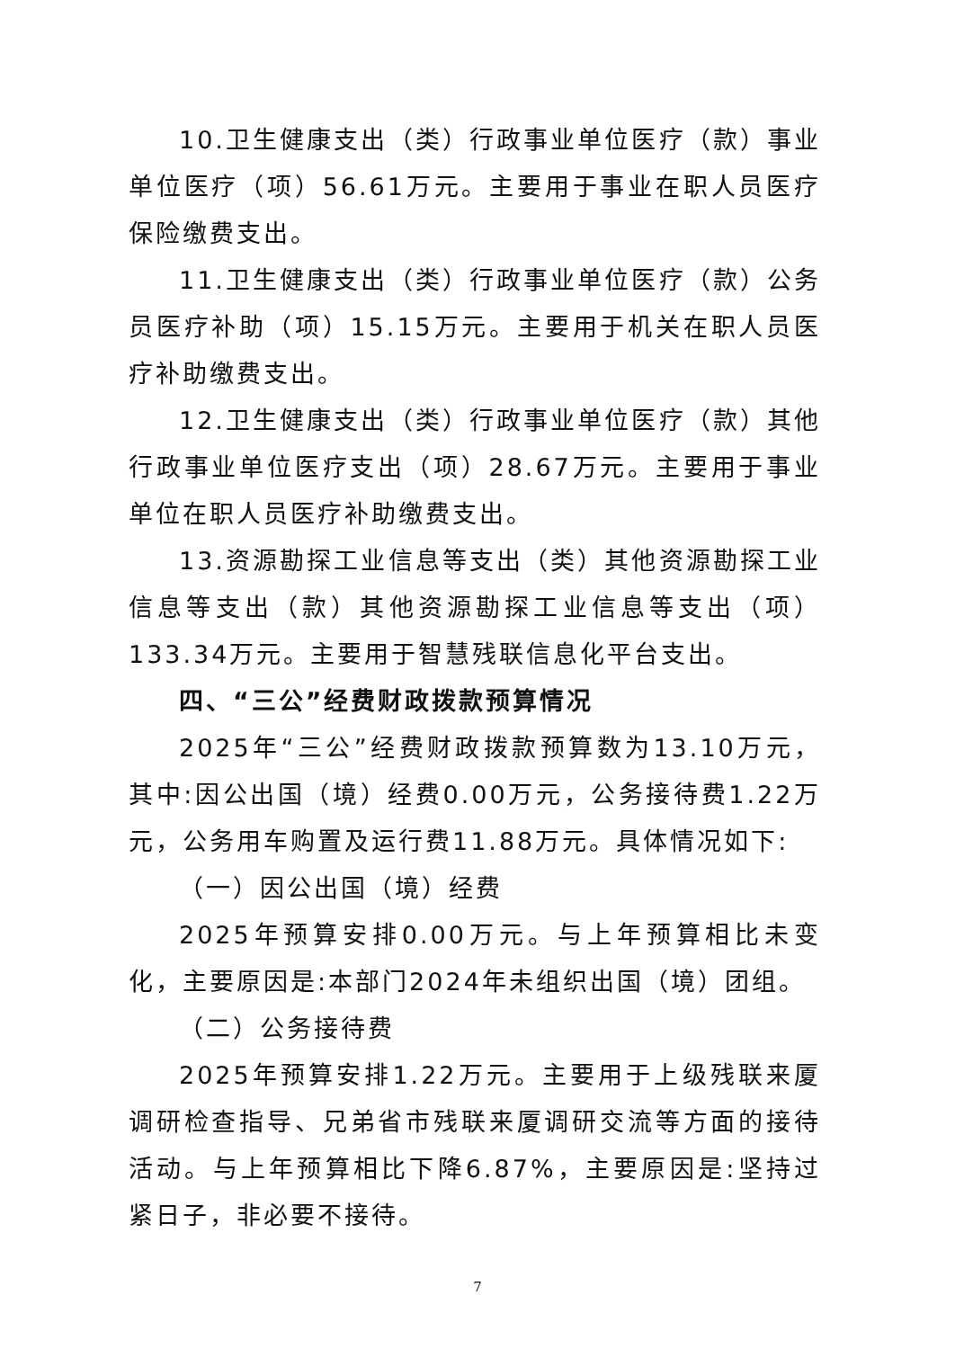10.卫生健康支出（类）行政事业单位医疗（款）事业单位医疗（项）56.61万元。主要用于事业在职人员医疗保险缴费支出。
11.卫生健康支出（类）行政事业单位医疗（款）公务员医疗补助（项）15.15万元。主要用于机关在职人员医疗补助缴费支出。
12.卫生健康支出（类）行政事业单位医疗（款）其他行政事业单位医疗支出（项）28.67万元。主要用于事业单位在职人员医疗补助缴费支出。
13.资源勘探工业信息等支出（类）其他资源勘探工业信息等支出（款）其他资源勘探工业信息等支出（项）133.34万元。主要用于智慧残联信息化平台支出。
四、“三公”经费财政拨款预算情况
2025年“三公”经费财政拨款预算数为13.10万元，其中:因公出国（境）经费0.00万元，公务接待费1.22万元，公务用车购置及运行费11.88万元。具体情况如下:
（一）因公出国（境）经费
2025年预算安排0.00万元。与上年预算相比未变化，主要原因是:本部门2024年未组织出国（境）团组。
（二）公务接待费
2025年预算安排1.22万元。主要用于上级残联来厦调研检查指导、兄弟省市残联来厦调研交流等方面的接待活动。与上年预算相比下降6.87%，主要原因是:坚持过紧日子，非必要不接待。
7